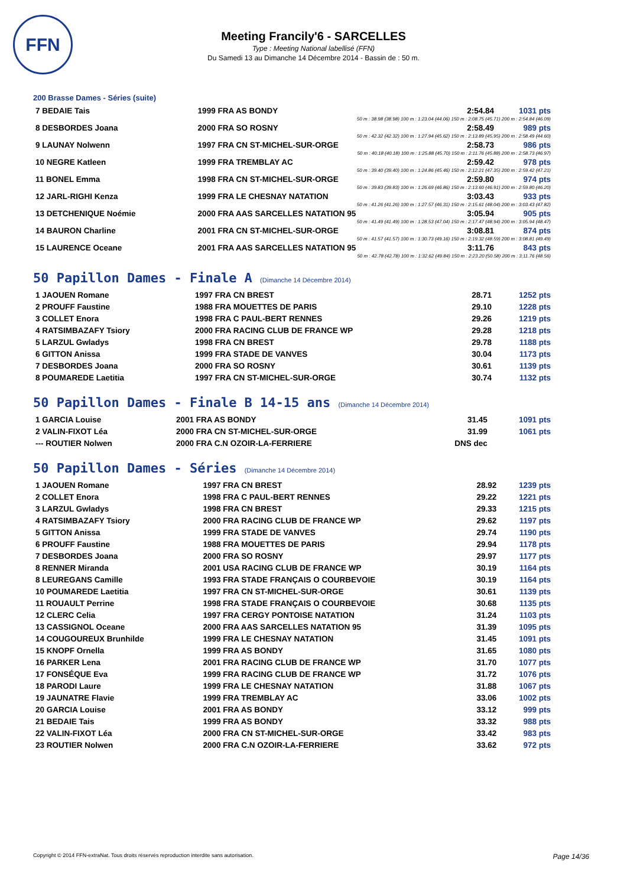FFN
Meeting Francily'6 - SARCELLES
Type : Meeting National labellisé (FFN)
Du Samedi 13 au Dimanche 14 Décembre 2014 - Bassin de : 50 m.
200 Brasse Dames - Séries (suite)
| 7 BEDAIE Tais | 1999 FRA AS BONDY | 2:54.84 | 1031 pts |
| 50 m : 38.98 (38.98) 100 m : 1:23.04 (44.06) 150 m : 2:08.75 (45.71) 200 m : 2:54.84 (46.09) | | | |
| 8 DESBORDES Joana | 2000 FRA SO ROSNY | 2:58.49 | 989 pts |
| 50 m : 42.32 (42.32) 100 m : 1:27.94 (45.62) 150 m : 2:13.89 (45.95) 200 m : 2:58.49 (44.60) | | | |
| 9 LAUNAY Nolwenn | 1997 FRA CN ST-MICHEL-SUR-ORGE | 2:58.73 | 986 pts |
| 50 m : 40.18 (40.18) 100 m : 1:25.88 (45.70) 150 m : 2:11.76 (45.88) 200 m : 2:58.73 (46.97) | | | |
| 10 NEGRE Katleen | 1999 FRA TREMBLAY AC | 2:59.42 | 978 pts |
| 50 m : 39.40 (39.40) 100 m : 1:24.86 (45.46) 150 m : 2:12.21 (47.35) 200 m : 2:59.42 (47.21) | | | |
| 11 BONEL Emma | 1998 FRA CN ST-MICHEL-SUR-ORGE | 2:59.80 | 974 pts |
| 50 m : 39.83 (39.83) 100 m : 1:26.69 (46.86) 150 m : 2:13.60 (46.91) 200 m : 2:59.80 (46.20) | | | |
| 12 JARL-RIGHI Kenza | 1999 FRA LE CHESNAY NATATION | 3:03.43 | 933 pts |
| 50 m : 41.26 (41.26) 100 m : 1:27.57 (46.31) 150 m : 2:15.61 (48.04) 200 m : 3:03.43 (47.82) | | | |
| 13 DETCHENIQUE Noémie | 2000 FRA AAS SARCELLES NATATION 95 | 3:05.94 | 905 pts |
| 50 m : 41.49 (41.49) 100 m : 1:28.53 (47.04) 150 m : 2:17.47 (48.94) 200 m : 3:05.94 (48.47) | | | |
| 14 BAURON Charline | 2001 FRA CN ST-MICHEL-SUR-ORGE | 3:08.81 | 874 pts |
| 50 m : 41.57 (41.57) 100 m : 1:30.73 (49.16) 150 m : 2:19.32 (48.59) 200 m : 3:08.81 (49.49) | | | |
| 15 LAURENCE Oceane | 2001 FRA AAS SARCELLES NATATION 95 | 3:11.76 | 843 pts |
| 50 m : 42.78 (42.78) 100 m : 1:32.62 (49.84) 150 m : 2:23.20 (50.58) 200 m : 3:11.76 (48.56) | | | |
50 Papillon Dames - Finale A (Dimanche 14 Décembre 2014)
| 1 JAOUEN Romane | 1997 FRA CN BREST | 28.71 | 1252 pts |
| 2 PROUFF Faustine | 1988 FRA MOUETTES DE PARIS | 29.10 | 1228 pts |
| 3 COLLET Enora | 1998 FRA C PAUL-BERT RENNES | 29.26 | 1219 pts |
| 4 RATSIMBAZAFY Tsiory | 2000 FRA RACING CLUB DE FRANCE WP | 29.28 | 1218 pts |
| 5 LARZUL Gwladys | 1998 FRA CN BREST | 29.78 | 1188 pts |
| 6 GITTON Anissa | 1999 FRA STADE DE VANVES | 30.04 | 1173 pts |
| 7 DESBORDES Joana | 2000 FRA SO ROSNY | 30.61 | 1139 pts |
| 8 POUMAREDE Laetitia | 1997 FRA CN ST-MICHEL-SUR-ORGE | 30.74 | 1132 pts |
50 Papillon Dames - Finale B 14-15 ans (Dimanche 14 Décembre 2014)
| 1 GARCIA Louise | 2001 FRA AS BONDY | 31.45 | 1091 pts |
| 2 VALIN-FIXOT Léa | 2000 FRA CN ST-MICHEL-SUR-ORGE | 31.99 | 1061 pts |
| --- ROUTIER Nolwen | 2000 FRA C.N OZOIR-LA-FERRIERE | DNS dec | |
50 Papillon Dames - Séries (Dimanche 14 Décembre 2014)
| 1 JAOUEN Romane | 1997 FRA CN BREST | 28.92 | 1239 pts |
| 2 COLLET Enora | 1998 FRA C PAUL-BERT RENNES | 29.22 | 1221 pts |
| 3 LARZUL Gwladys | 1998 FRA CN BREST | 29.33 | 1215 pts |
| 4 RATSIMBAZAFY Tsiory | 2000 FRA RACING CLUB DE FRANCE WP | 29.62 | 1197 pts |
| 5 GITTON Anissa | 1999 FRA STADE DE VANVES | 29.74 | 1190 pts |
| 6 PROUFF Faustine | 1988 FRA MOUETTES DE PARIS | 29.94 | 1178 pts |
| 7 DESBORDES Joana | 2000 FRA SO ROSNY | 29.97 | 1177 pts |
| 8 RENNER Miranda | 2001 USA RACING CLUB DE FRANCE WP | 30.19 | 1164 pts |
| 8 LEUREGANS Camille | 1993 FRA STADE FRANÇAIS O COURBEVOIE | 30.19 | 1164 pts |
| 10 POUMAREDE Laetitia | 1997 FRA CN ST-MICHEL-SUR-ORGE | 30.61 | 1139 pts |
| 11 ROUAULT Perrine | 1998 FRA STADE FRANÇAIS O COURBEVOIE | 30.68 | 1135 pts |
| 12 CLERC Celia | 1997 FRA CERGY PONTOISE NATATION | 31.24 | 1103 pts |
| 13 CASSIGNOL Oceane | 2000 FRA AAS SARCELLES NATATION 95 | 31.39 | 1095 pts |
| 14 COUGOUREUX Brunhilde | 1999 FRA LE CHESNAY NATATION | 31.45 | 1091 pts |
| 15 KNOPF Ornella | 1999 FRA AS BONDY | 31.65 | 1080 pts |
| 16 PARKER Lena | 2001 FRA RACING CLUB DE FRANCE WP | 31.70 | 1077 pts |
| 17 FONSÉQUE Eva | 1999 FRA RACING CLUB DE FRANCE WP | 31.72 | 1076 pts |
| 18 PARODI Laure | 1999 FRA LE CHESNAY NATATION | 31.88 | 1067 pts |
| 19 JAUNATRE Flavie | 1999 FRA TREMBLAY AC | 33.06 | 1002 pts |
| 20 GARCIA Louise | 2001 FRA AS BONDY | 33.12 | 999 pts |
| 21 BEDAIE Tais | 1999 FRA AS BONDY | 33.32 | 988 pts |
| 22 VALIN-FIXOT Léa | 2000 FRA CN ST-MICHEL-SUR-ORGE | 33.42 | 983 pts |
| 23 ROUTIER Nolwen | 2000 FRA C.N OZOIR-LA-FERRIERE | 33.62 | 972 pts |
Copyright © 2014 FFN-extraNat. Tous droits réservés reproduction interdite sans autorisation. Page 14/36